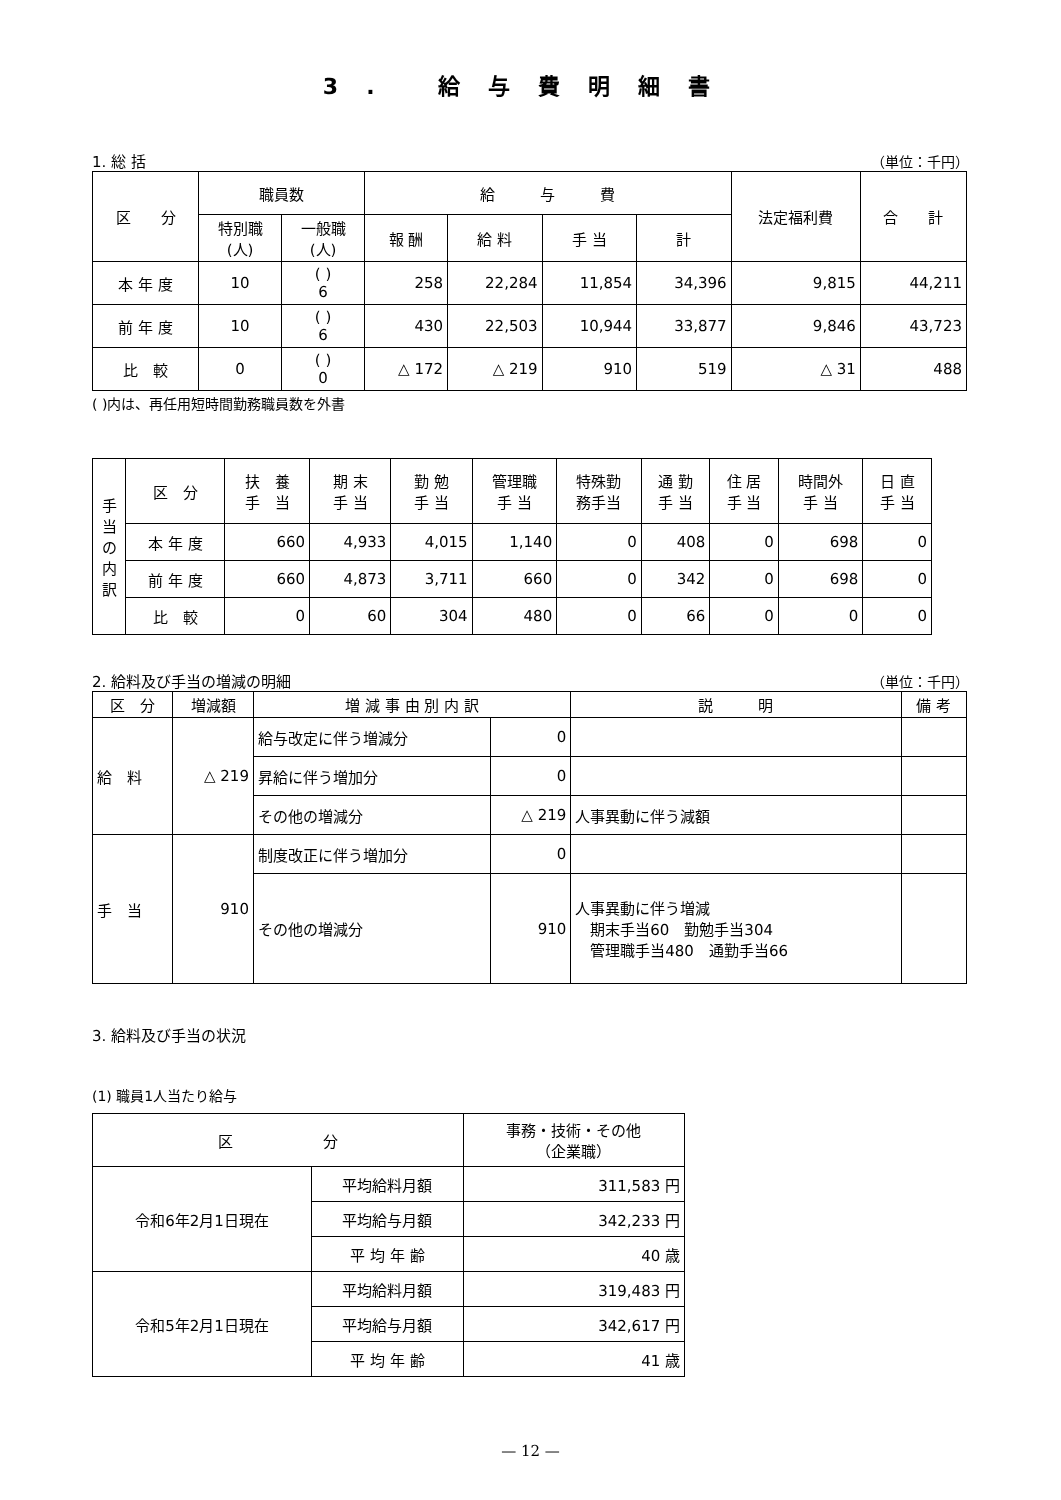3. 給与費明細書
1. 総 括 （単位：千円）
| 区 分 | 職員数 | | 給 与 費 | | | | 法定福利費 | 合 計 |
| --- | --- | --- | --- | --- | --- | --- | --- | --- |
| | 特別職 (人) | 一般職 (人) | 報 酬 | 給 料 | 手 当 | 計 | | |
| 本 年 度 | 10 | ( ) 6 | 258 | 22,284 | 11,854 | 34,396 | 9,815 | 44,211 |
| 前 年 度 | 10 | ( ) 6 | 430 | 22,503 | 10,944 | 33,877 | 9,846 | 43,723 |
| 比 較 | 0 | ( ) 0 | △ 172 | △ 219 | 910 | 519 | △ 31 | 488 |
( )内は、再任用短時間勤務職員数を外書
| 手 当 の 内 訳 | 区 分 | 扶 養 手 当 | 期 末 手 当 | 勤 勉 手 当 | 管理職 手 当 | 特殊勤 務手当 | 通 勤 手 当 | 住 居 手 当 | 時間外 手 当 | 日 直 手 当 |
| | 本 年 度 | 660 | 4,933 | 4,015 | 1,140 | 0 | 408 | 0 | 698 | 0 |
| | 前 年 度 | 660 | 4,873 | 3,711 | 660 | 0 | 342 | 0 | 698 | 0 |
| | 比 較 | 0 | 60 | 304 | 480 | 0 | 66 | 0 | 0 | 0 |
2. 給料及び手当の増減の明細 （単位：千円）
| 区 分 | 増減額 | 増 減 事 由 別 内 訳 | | 説 明 | 備 考 |
| --- | --- | --- | --- | --- | --- |
| 給 料 | △ 219 | 給与改定に伴う増減分 | 0 | | |
| | | 昇給に伴う増加分 | 0 | | |
| | | その他の増減分 | △ 219 | 人事異動に伴う減額 | |
| 手 当 | 910 | 制度改正に伴う増加分 | 0 | | |
| | | その他の増減分 | 910 | 人事異動に伴う増減 期末手当60 勤勉手当304 管理職手当480 通勤手当66 | |
3. 給料及び手当の状況
(1) 職員1人当たり給与
| 区 分 | | 事務・技術・その他 （企業職） |
| --- | --- | --- |
| 令和6年2月1日現在 | 平均給料月額 | 311,583 円 |
| | 平均給与月額 | 342,233 円 |
| | 平 均 年 齢 | 40 歳 |
| 令和5年2月1日現在 | 平均給料月額 | 319,483 円 |
| | 平均給与月額 | 342,617 円 |
| | 平 均 年 齢 | 41 歳 |
— 12 —